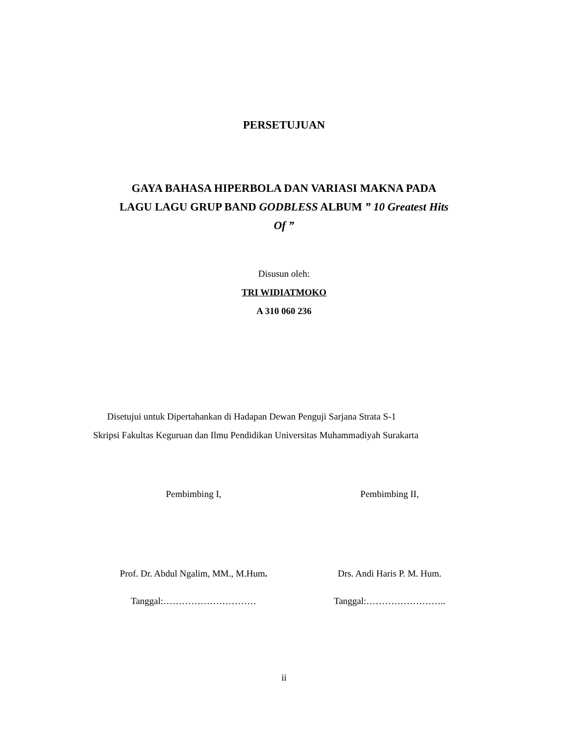PERSETUJUAN
GAYA BAHASA HIPERBOLA DAN VARIASI MAKNA PADA
LAGU LAGU GRUP BAND GODBLESS ALBUM ” 10 Greatest Hits
Of ”
Disusun oleh:
TRI WIDIATMOKO
A 310 060 236
Disetujui untuk Dipertahankan di Hadapan Dewan Penguji Sarjana Strata S-1
Skripsi Fakultas Keguruan dan Ilmu Pendidikan Universitas Muhammadiyah Surakarta
Pembimbing I, Pembimbing II,
Prof. Dr. Abdul Ngalim, MM., M.Hum. Drs. Andi Haris P. M. Hum.
Tanggal:………………………… Tanggal:……………………..
ii